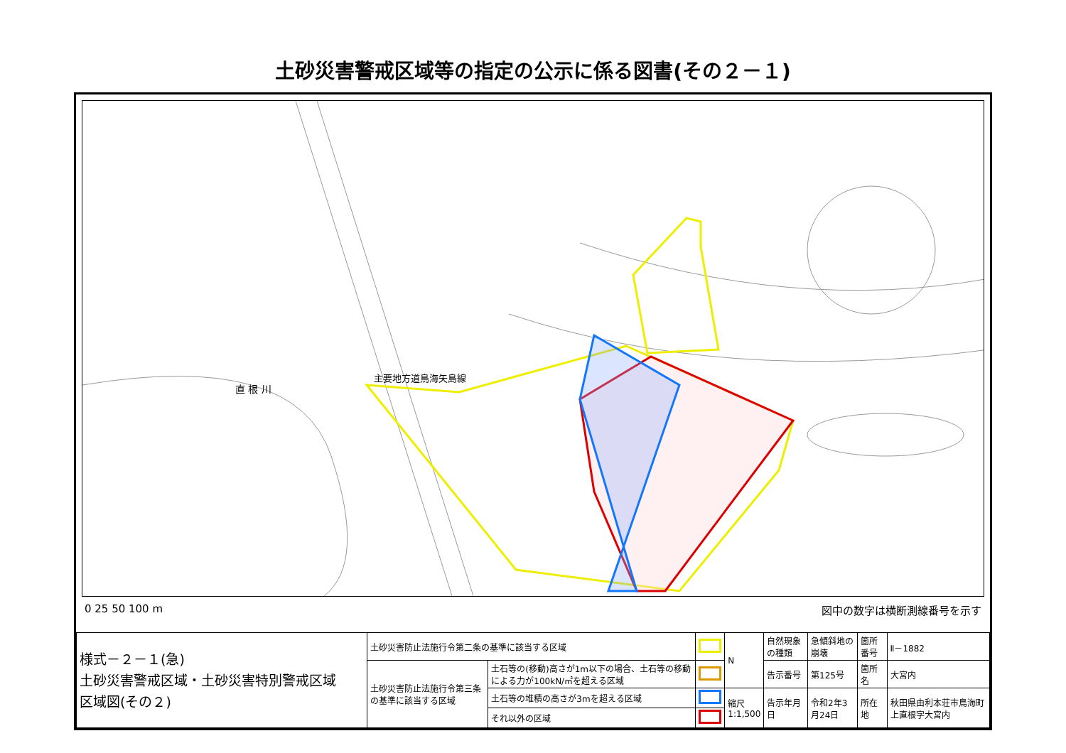土砂災害警戒区域等の指定の公示に係る図書(その２－１)
直 根 川
主要地方道鳥海矢島線
0 25 50 100 m 図中の数字は横断測線番号を示す
| 様式－２－１(急) 土砂災害警戒区域・土砂災害特別警戒区域 区域図(その２) | 土砂災害防止法施行令第二条の基準に該当する区域 | | | N | 自然現象の種類 | 急傾斜地の崩壊 | 箇所番号 | Ⅱ－1882 |
| | 土砂災害防止法施行令第三条の基準に該当する区域 | 土石等の(移動)高さが1m以下の場合、土石等の移動による力が100kN/㎡を超える区域 | | | 告示番号 | 第125号 | 箇所名 | 大宮内 |
| | | 土石等の堆積の高さが3mを超える区域 | | 縮尺 1:1,500 | 告示年月日 | 令和2年3月24日 | 所在地 | 秋田県由利本荘市鳥海町上直根字大宮内 |
| | | それ以外の区域 | | | | | | |